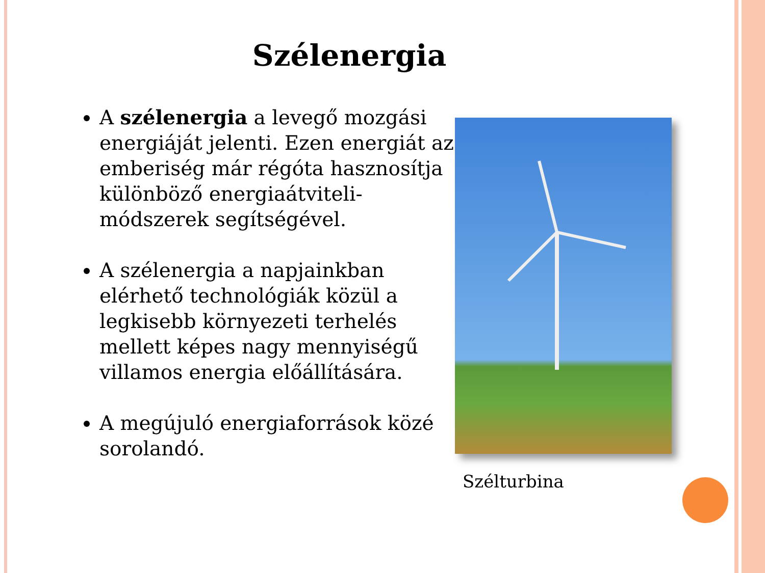Szélenergia
A szélenergia a levegő mozgási energiáját jelenti. Ezen energiát az emberiség már régóta hasznosítja különböző energiaátviteli-módszerek segítségével.
A szélenergia a napjainkban elérhető technológiák közül a legkisebb környezeti terhelés mellett képes nagy mennyiségű villamos energia előállítására.
A megújuló energiaforrások közé sorolandó.
Szélturbina